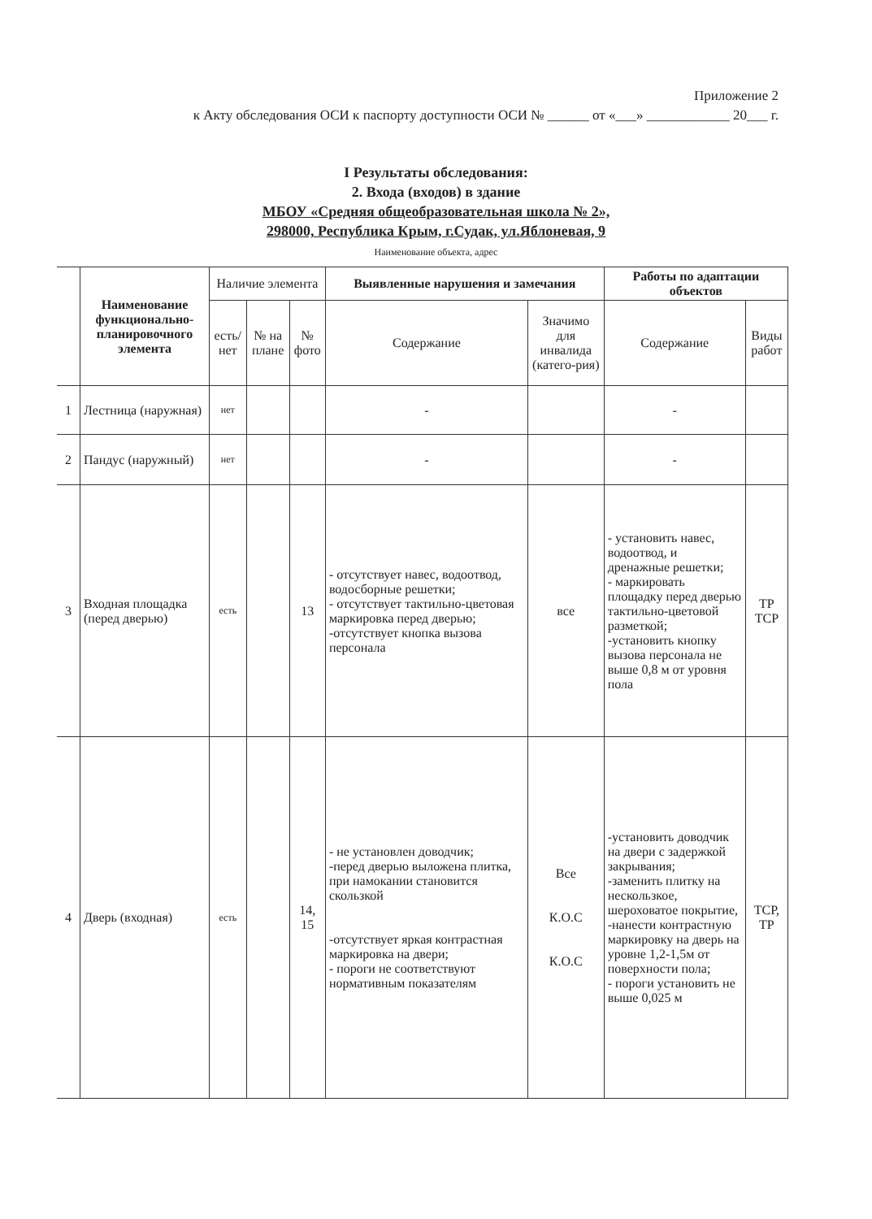Приложение 2
к Акту обследования ОСИ к паспорту доступности ОСИ № ______ от «___» ____________ 20___ г.
I Результаты обследования:
2. Входа (входов) в здание
МБОУ «Средняя общеобразовательная школа № 2»,
298000, Республика Крым, г.Судак, ул.Яблоневая, 9
Наименование объекта, адрес
| | Наименование функционально-планировочного элемента | Наличие элемента | | | Выявленные нарушения и замечания | | Работы по адаптации объектов | |
| --- | --- | --- | --- | --- | --- | --- | --- | --- |
| | | есть/ нет | № на плане | № фото | Содержание | Значимо для инвалида (катего-рия) | Содержание | Виды работ |
| 1 | Лестница (наружная) | нет | | | - | | - | |
| 2 | Пандус (наружный) | нет | | | - | | - | |
| 3 | Входная площадка (перед дверью) | есть | | 13 | - отсутствует навес, водоотвод, водосборные решетки; - отсутствует тактильно-цветовая маркировка перед дверью; -отсутствует кнопка вызова персонала | все | - установить навес, водоотвод, и дренажные решетки; - маркировать площадку перед дверью тактильно-цветовой разметкой; -установить кнопку вызова персонала не выше 0,8 м от уровня пола | ТР ТСР |
| 4 | Дверь (входная) | есть | | 14, 15 | - не установлен доводчик; -перед дверью выложена плитка, при намокании становится скользкой -отсутствует яркая контрастная маркировка на двери; - пороги не соответствуют нормативным показателям | Все К.О.С К.О.С | -установить доводчик на двери с задержкой закрывания; -заменить плитку на нескользкое, шероховатое покрытие, -нанести контрастную маркировку на дверь на уровне 1,2-1,5м от поверхности пола; - пороги установить не выше 0,025 м | ТСР, ТР |